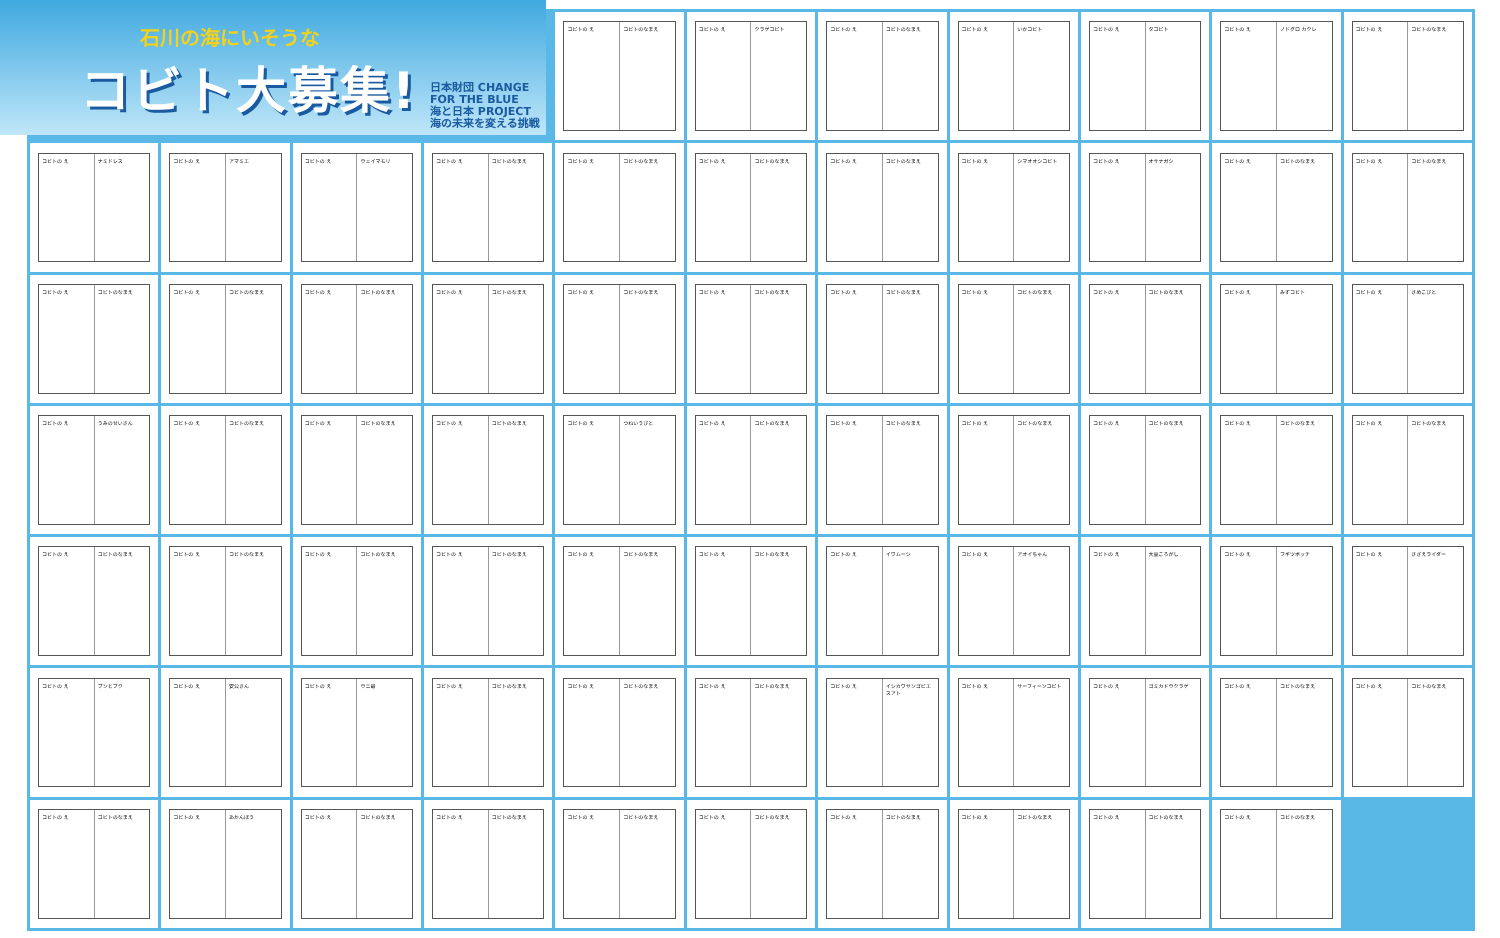コビトの え コビトのなまえ
コビトの え クラゲコビト
コビトの え コビトのなまえ
コビトの え いかコビト
コビトの え タコビト
コビトの え ノドグロ カクレ
コビトの え コビトのなまえ
コビトの え ナミドレス
コビトの え アマミエ
コビトの え ウェイマモリ
コビトの え コビトのなまえ
コビトの え コビトのなまえ
コビトの え コビトのなまえ
コビトの え コビトのなまえ
コビトの え シマオオシコビト
コビトの え オサナガシ
コビトの え コビトのなまえ
コビトの え コビトのなまえ
コビトの え コビトのなまえ
コビトの え コビトのなまえ
コビトの え コビトのなまえ
コビトの え コビトのなまえ
コビトの え コビトのなまえ
コビトの え コビトのなまえ
コビトの え コビトのなまえ
コビトの え コビトのなまえ
コビトの え コビトのなまえ
コビトの え みずコビト
コビトの え さめこびと
コビトの え うみのせいさん
コビトの え コビトのなまえ
コビトの え コビトのなまえ
コビトの え コビトのなまえ
コビトの え つねいうびと
コビトの え コビトのなまえ
コビトの え コビトのなまえ
コビトの え コビトのなまえ
コビトの え コビトのなまえ
コビトの え コビトのなまえ
コビトの え コビトのなまえ
コビトの え コビトのなまえ
コビトの え コビトのなまえ
コビトの え コビトのなまえ
コビトの え コビトのなまえ
コビトの え コビトのなまえ
コビトの え コビトのなまえ
コビトの え イワムーシ
コビトの え アオイちゃん
コビトの え 大豆ころがし
コビトの え フギツボッチ
コビトの え さざえライダー
コビトの え ブンとブク
コビトの え 安公さん
コビトの え ウニ爺
コビトの え コビトのなまえ
コビトの え コビトのなまえ
コビトの え コビトのなまえ
コビトの え イシカワサンゴビエスアト
コビトの え サーフィーンコビト
コビトの え ゴミカドウクラゲ
コビトの え コビトのなまえ
コビトの え コビトのなまえ
コビトの え コビトのなまえ
コビトの え あかんぼう
コビトの え コビトのなまえ
コビトの え コビトのなまえ
コビトの え コビトのなまえ
コビトの え コビトのなまえ
コビトの え コビトのなまえ
コビトの え コビトのなまえ
コビトの え コビトのなまえ
コビトの え コビトのなまえ
石川の海にいそうな
コビト大募集!
日本財団 CHANGE FOR THE BLUE
海と日本 PROJECT
海の未来を変える挑戦